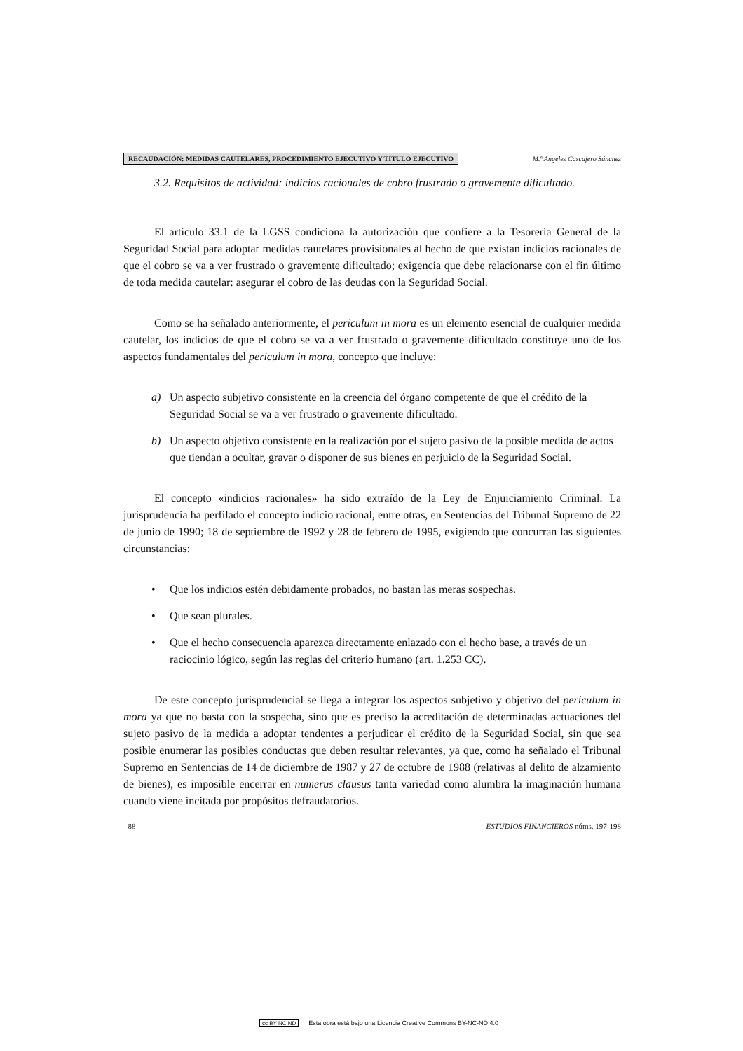RECAUDACIÓN: MEDIDAS CAUTELARES, PROCEDIMIENTO EJECUTIVO Y TÍTULO EJECUTIVO M.ª Ángeles Cascajero Sánchez
3.2. Requisitos de actividad: indicios racionales de cobro frustrado o gravemente dificultado.
El artículo 33.1 de la LGSS condiciona la autorización que confiere a la Tesorería General de la Seguridad Social para adoptar medidas cautelares provisionales al hecho de que existan indicios racionales de que el cobro se va a ver frustrado o gravemente dificultado; exigencia que debe relacionarse con el fin último de toda medida cautelar: asegurar el cobro de las deudas con la Seguridad Social.
Como se ha señalado anteriormente, el periculum in mora es un elemento esencial de cualquier medida cautelar, los indicios de que el cobro se va a ver frustrado o gravemente dificultado constituye uno de los aspectos fundamentales del periculum in mora, concepto que incluye:
a) Un aspecto subjetivo consistente en la creencia del órgano competente de que el crédito de la Seguridad Social se va a ver frustrado o gravemente dificultado.
b) Un aspecto objetivo consistente en la realización por el sujeto pasivo de la posible medida de actos que tiendan a ocultar, gravar o disponer de sus bienes en perjuicio de la Seguridad Social.
El concepto «indicios racionales» ha sido extraído de la Ley de Enjuiciamiento Criminal. La jurisprudencia ha perfilado el concepto indicio racional, entre otras, en Sentencias del Tribunal Supremo de 22 de junio de 1990; 18 de septiembre de 1992 y 28 de febrero de 1995, exigiendo que concurran las siguientes circunstancias:
• Que los indicios estén debidamente probados, no bastan las meras sospechas.
• Que sean plurales.
• Que el hecho consecuencia aparezca directamente enlazado con el hecho base, a través de un raciocinio lógico, según las reglas del criterio humano (art. 1.253 CC).
De este concepto jurisprudencial se llega a integrar los aspectos subjetivo y objetivo del periculum in mora ya que no basta con la sospecha, sino que es preciso la acreditación de determinadas actuaciones del sujeto pasivo de la medida a adoptar tendentes a perjudicar el crédito de la Seguridad Social, sin que sea posible enumerar las posibles conductas que deben resultar relevantes, ya que, como ha señalado el Tribunal Supremo en Sentencias de 14 de diciembre de 1987 y 27 de octubre de 1988 (relativas al delito de alzamiento de bienes), es imposible encerrar en numerus clausus tanta variedad como alumbra la imaginación humana cuando viene incitada por propósitos defraudatorios.
- 88 - ESTUDIOS FINANCIEROS núms. 197-198
cc BY NC ND Esta obra está bajo una Licencia Creative Commons BY-NC-ND 4.0